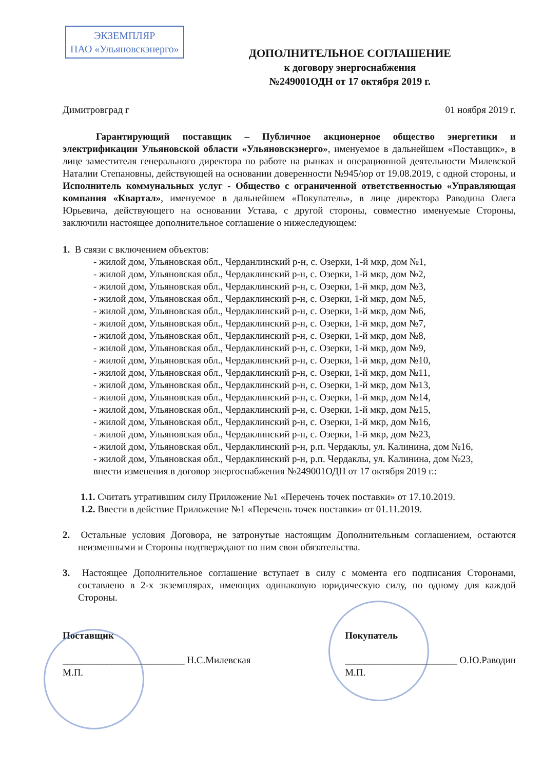ЭКЗЕМПЛЯР
ПАО «Ульяновскэнерго»
ДОПОЛНИТЕЛЬНОЕ СОГЛАШЕНИЕ
к договору энергоснабжения
№249001ОДН от 17 октября 2019 г.
Димитровград г 01 ноября 2019 г.
Гарантирующий поставщик – Публичное акционерное общество энергетики и электрификации Ульяновской области «Ульяновскэнерго», именуемое в дальнейшем «Поставщик», в лице заместителя генерального директора по работе на рынках и операционной деятельности Милевской Наталии Степановны, действующей на основании доверенности №945/юр от 19.08.2019, с одной стороны, и Исполнитель коммунальных услуг - Общество с ограниченной ответственностью «Управляющая компания «Квартал», именуемое в дальнейшем «Покупатель», в лице директора Раводина Олега Юрьевича, действующего на основании Устава, с другой стороны, совместно именуемые Стороны, заключили настоящее дополнительное соглашение о нижеследующем:
1. В связи с включением объектов:
- жилой дом, Ульяновская обл., Черданлинский р-н, с. Озерки, 1-й мкр, дом №1,
- жилой дом, Ульяновская обл., Чердаклинский р-н, с. Озерки, 1-й мкр, дом №2,
- жилой дом, Ульяновская обл., Чердаклинский р-н, с. Озерки, 1-й мкр, дом №3,
- жилой дом, Ульяновская обл., Чердаклинский р-н, с. Озерки, 1-й мкр, дом №5,
- жилой дом, Ульяновская обл., Чердаклинский р-н, с. Озерки, 1-й мкр, дом №6,
- жилой дом, Ульяновская обл., Чердаклинский р-н, с. Озерки, 1-й мкр, дом №7,
- жилой дом, Ульяновская обл., Чердаклинский р-н, с. Озерки, 1-й мкр, дом №8,
- жилой дом, Ульяновская обл., Чердаклинский р-н, с. Озерки, 1-й мкр, дом №9,
- жилой дом, Ульяновская обл., Чердаклинский р-н, с. Озерки, 1-й мкр, дом №10,
- жилой дом, Ульяновская обл., Чердаклинский р-н, с. Озерки, 1-й мкр, дом №11,
- жилой дом, Ульяновская обл., Чердаклинский р-н, с. Озерки, 1-й мкр, дом №13,
- жилой дом, Ульяновская обл., Чердаклинский р-н, с. Озерки, 1-й мкр, дом №14,
- жилой дом, Ульяновская обл., Чердаклинский р-н, с. Озерки, 1-й мкр, дом №15,
- жилой дом, Ульяновская обл., Чердаклинский р-н, с. Озерки, 1-й мкр, дом №16,
- жилой дом, Ульяновская обл., Чердаклинский р-н, с. Озерки, 1-й мкр, дом №23,
- жилой дом, Ульяновская обл., Чердаклинский р-н, р.п. Чердаклы, ул. Калинина, дом №16,
- жилой дом, Ульяновская обл., Чердаклинский р-н, р.п. Чердаклы, ул. Калинина, дом №23,
внести изменения в договор энергоснабжения №249001ОДН от 17 октября 2019 г.:
1.1. Считать утратившим силу Приложение №1 «Перечень точек поставки» от 17.10.2019.
1.2. Ввести в действие Приложение №1 «Перечень точек поставки» от 01.11.2019.
2. Остальные условия Договора, не затронутые настоящим Дополнительным соглашением, остаются неизменными и Стороны подтверждают по ним свои обязательства.
3. Настоящее Дополнительное соглашение вступает в силу с момента его подписания Сторонами, составлено в 2-х экземплярах, имеющих одинаковую юридическую силу, по одному для каждой Стороны.
Поставщик
_________________________ Н.С.Милевская
М.П.
Покупатель
_______________________ О.Ю.Раводин
М.П.